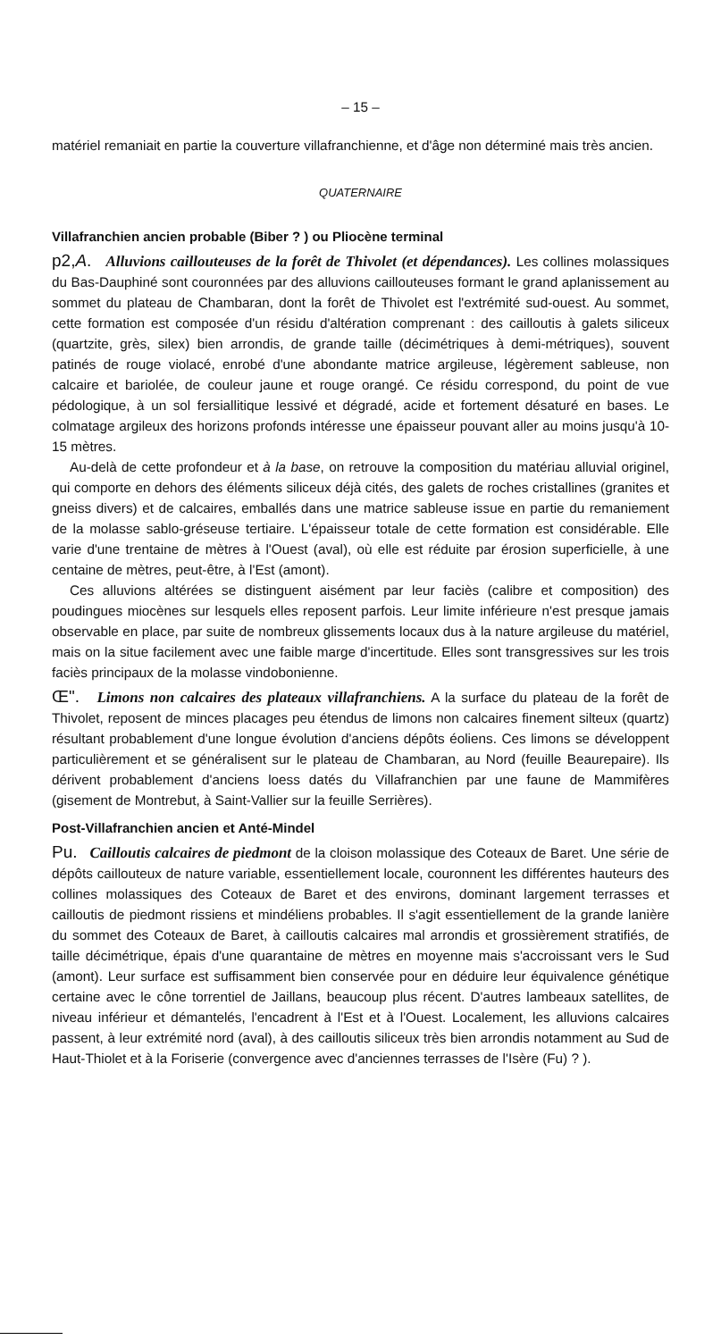– 15 –
matériel remaniait en partie la couverture villafranchienne, et d'âge non déterminé mais très ancien.
QUATERNAIRE
Villafranchien ancien probable (Biber ? ) ou Pliocène terminal
p2,A. Alluvions caillouteuses de la forêt de Thivolet (et dépendances). Les collines molassiques du Bas-Dauphiné sont couronnées par des alluvions caillouteuses formant le grand aplanissement au sommet du plateau de Chambaran, dont la forêt de Thivolet est l'extrémité sud-ouest. Au sommet, cette formation est composée d'un résidu d'altération comprenant : des cailloutis à galets siliceux (quartzite, grès, silex) bien arrondis, de grande taille (décimétriques à demi-métriques), souvent patinés de rouge violacé, enrobé d'une abondante matrice argileuse, légèrement sableuse, non calcaire et bariolée, de couleur jaune et rouge orangé. Ce résidu correspond, du point de vue pédologique, à un sol fersiallitique lessivé et dégradé, acide et fortement désaturé en bases. Le colmatage argileux des horizons profonds intéresse une épaisseur pouvant aller au moins jusqu'à 10-15 mètres.
Au-delà de cette profondeur et à la base, on retrouve la composition du matériau alluvial originel, qui comporte en dehors des éléments siliceux déjà cités, des galets de roches cristallines (granites et gneiss divers) et de calcaires, emballés dans une matrice sableuse issue en partie du remaniement de la molasse sablo-gréseuse tertiaire. L'épaisseur totale de cette formation est considérable. Elle varie d'une trentaine de mètres à l'Ouest (aval), où elle est réduite par érosion superficielle, à une centaine de mètres, peut-être, à l'Est (amont).
Ces alluvions altérées se distinguent aisément par leur faciès (calibre et composition) des poudingues miocènes sur lesquels elles reposent parfois. Leur limite inférieure n'est presque jamais observable en place, par suite de nombreux glissements locaux dus à la nature argileuse du matériel, mais on la situe facilement avec une faible marge d'incertitude. Elles sont transgressives sur les trois faciès principaux de la molasse vindobonienne.
Œ". Limons non calcaires des plateaux villafranchiens. A la surface du plateau de la forêt de Thivolet, reposent de minces placages peu étendus de limons non calcaires finement silteux (quartz) résultant probablement d'une longue évolution d'anciens dépôts éoliens. Ces limons se développent particulièrement et se généralisent sur le plateau de Chambaran, au Nord (feuille Beaurepaire). Ils dérivent probablement d'anciens loess datés du Villafranchien par une faune de Mammifères (gisement de Montrebut, à Saint-Vallier sur la feuille Serrières).
Post-Villafranchien ancien et Anté-Mindel
Pu. Cailloutis calcaires de piedmont de la cloison molassique des Coteaux de Baret. Une série de dépôts caillouteux de nature variable, essentiellement locale, couronnent les différentes hauteurs des collines molassiques des Coteaux de Baret et des environs, dominant largement terrasses et cailloutis de piedmont rissiens et mindéliens probables. Il s'agit essentiellement de la grande lanière du sommet des Coteaux de Baret, à cailloutis calcaires mal arrondis et grossièrement stratifiés, de taille décimétrique, épais d'une quarantaine de mètres en moyenne mais s'accroissant vers le Sud (amont). Leur surface est suffisamment bien conservée pour en déduire leur équivalence génétique certaine avec le cône torrentiel de Jaillans, beaucoup plus récent. D'autres lambeaux satellites, de niveau inférieur et démantelés, l'encadrent à l'Est et à l'Ouest. Localement, les alluvions calcaires passent, à leur extrémité nord (aval), à des cailloutis siliceux très bien arrondis notamment au Sud de Haut-Thiolet et à la Foriserie (convergence avec d'anciennes terrasses de l'Isère (Fu) ? ).